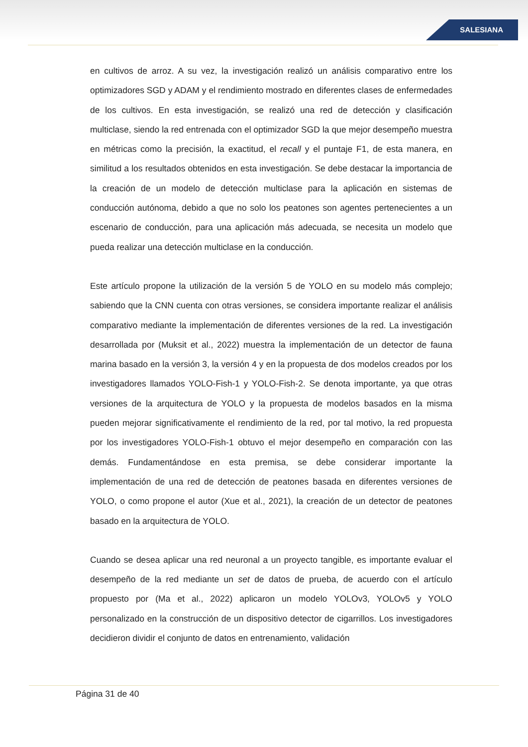SALESIANA
en cultivos de arroz. A su vez, la investigación realizó un análisis comparativo entre los optimizadores SGD y ADAM y el rendimiento mostrado en diferentes clases de enfermedades de los cultivos. En esta investigación, se realizó una red de detección y clasificación multiclase, siendo la red entrenada con el optimizador SGD la que mejor desempeño muestra en métricas como la precisión, la exactitud, el recall y el puntaje F1, de esta manera, en similitud a los resultados obtenidos en esta investigación. Se debe destacar la importancia de la creación de un modelo de detección multiclase para la aplicación en sistemas de conducción autónoma, debido a que no solo los peatones son agentes pertenecientes a un escenario de conducción, para una aplicación más adecuada, se necesita un modelo que pueda realizar una detección multiclase en la conducción.
Este artículo propone la utilización de la versión 5 de YOLO en su modelo más complejo; sabiendo que la CNN cuenta con otras versiones, se considera importante realizar el análisis comparativo mediante la implementación de diferentes versiones de la red. La investigación desarrollada por (Muksit et al., 2022) muestra la implementación de un detector de fauna marina basado en la versión 3, la versión 4 y en la propuesta de dos modelos creados por los investigadores llamados YOLO-Fish-1 y YOLO-Fish-2. Se denota importante, ya que otras versiones de la arquitectura de YOLO y la propuesta de modelos basados en la misma pueden mejorar significativamente el rendimiento de la red, por tal motivo, la red propuesta por los investigadores YOLO-Fish-1 obtuvo el mejor desempeño en comparación con las demás. Fundamentándose en esta premisa, se debe considerar importante la implementación de una red de detección de peatones basada en diferentes versiones de YOLO, o como propone el autor (Xue et al., 2021), la creación de un detector de peatones basado en la arquitectura de YOLO.
Cuando se desea aplicar una red neuronal a un proyecto tangible, es importante evaluar el desempeño de la red mediante un set de datos de prueba, de acuerdo con el artículo propuesto por (Ma et al., 2022) aplicaron un modelo YOLOv3, YOLOv5 y YOLO personalizado en la construcción de un dispositivo detector de cigarrillos. Los investigadores decidieron dividir el conjunto de datos en entrenamiento, validación
Página 31 de 40